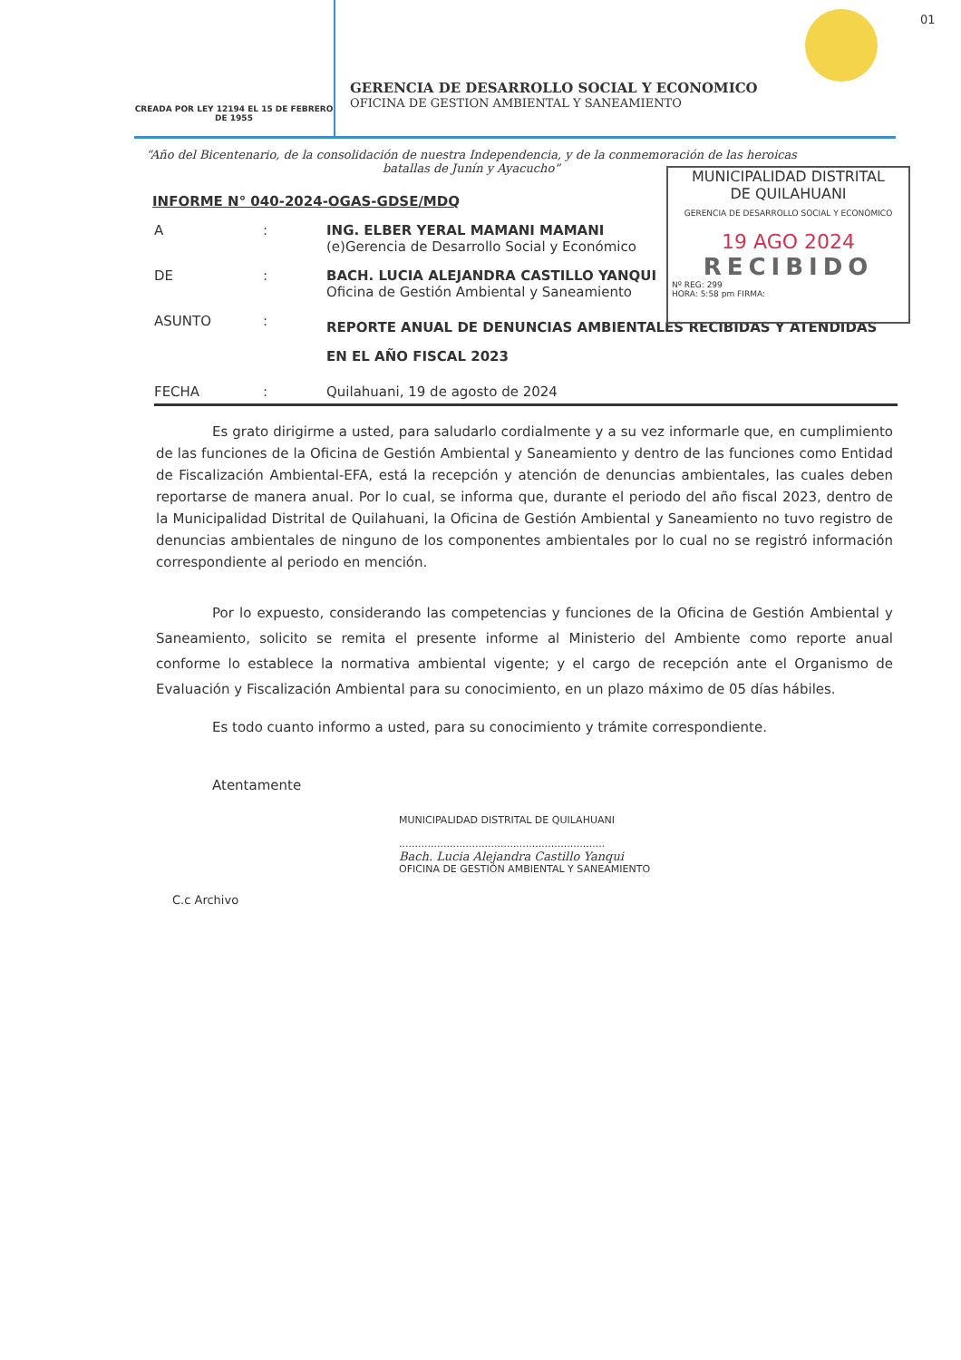01
CREADA POR LEY 12194 EL 15 DE FEBRERO DE 1955
GERENCIA DE DESARROLLO SOCIAL Y ECONOMICO
OFICINA DE GESTION AMBIENTAL Y SANEAMIENTO
“Año del Bicentenario, de la consolidación de nuestra Independencia, y de la conmemoración de las heroicas batallas de Junín y Ayacucho”
MUNICIPALIDAD DISTRITAL
DE QUILAHUANI
GERENCIA DE DESARROLLO SOCIAL Y ECONÓMICO
19 AGO 2024
RECIBIDO
Nº REG: 299
HORA: 5:58 pm FIRMA:
INFORME N° 040-2024-OGAS-GDSE/MDQ
A : ING. ELBER YERAL MAMANI MAMANI
(e)Gerencia de Desarrollo Social y Económico
DE : BACH. LUCIA ALEJANDRA CASTILLO YANQUI
Oficina de Gestión Ambiental y Saneamiento
ASUNTO :
REPORTE ANUAL DE DENUNCIAS AMBIENTALES RECIBIDAS Y ATENDIDAS EN EL AÑO FISCAL 2023
FECHA : Quilahuani, 19 de agosto de 2024
Es grato dirigirme a usted, para saludarlo cordialmente y a su vez informarle que, en cumplimiento de las funciones de la Oficina de Gestión Ambiental y Saneamiento y dentro de las funciones como Entidad de Fiscalización Ambiental-EFA, está la recepción y atención de denuncias ambientales, las cuales deben reportarse de manera anual. Por lo cual, se informa que, durante el periodo del año fiscal 2023, dentro de la Municipalidad Distrital de Quilahuani, la Oficina de Gestión Ambiental y Saneamiento no tuvo registro de denuncias ambientales de ninguno de los componentes ambientales por lo cual no se registró información correspondiente al periodo en mención.
Por lo expuesto, considerando las competencias y funciones de la Oficina de Gestión Ambiental y Saneamiento, solicito se remita el presente informe al Ministerio del Ambiente como reporte anual conforme lo establece la normativa ambiental vigente; y el cargo de recepción ante el Organismo de Evaluación y Fiscalización Ambiental para su conocimiento, en un plazo máximo de 05 días hábiles.
Es todo cuanto informo a usted, para su conocimiento y trámite correspondiente.
Atentamente
MUNICIPALIDAD DISTRITAL DE QUILAHUANI
.................................................................
Bach. Lucia Alejandra Castillo Yanqui
OFICINA DE GESTIÓN AMBIENTAL Y SANEAMIENTO
C.c Archivo